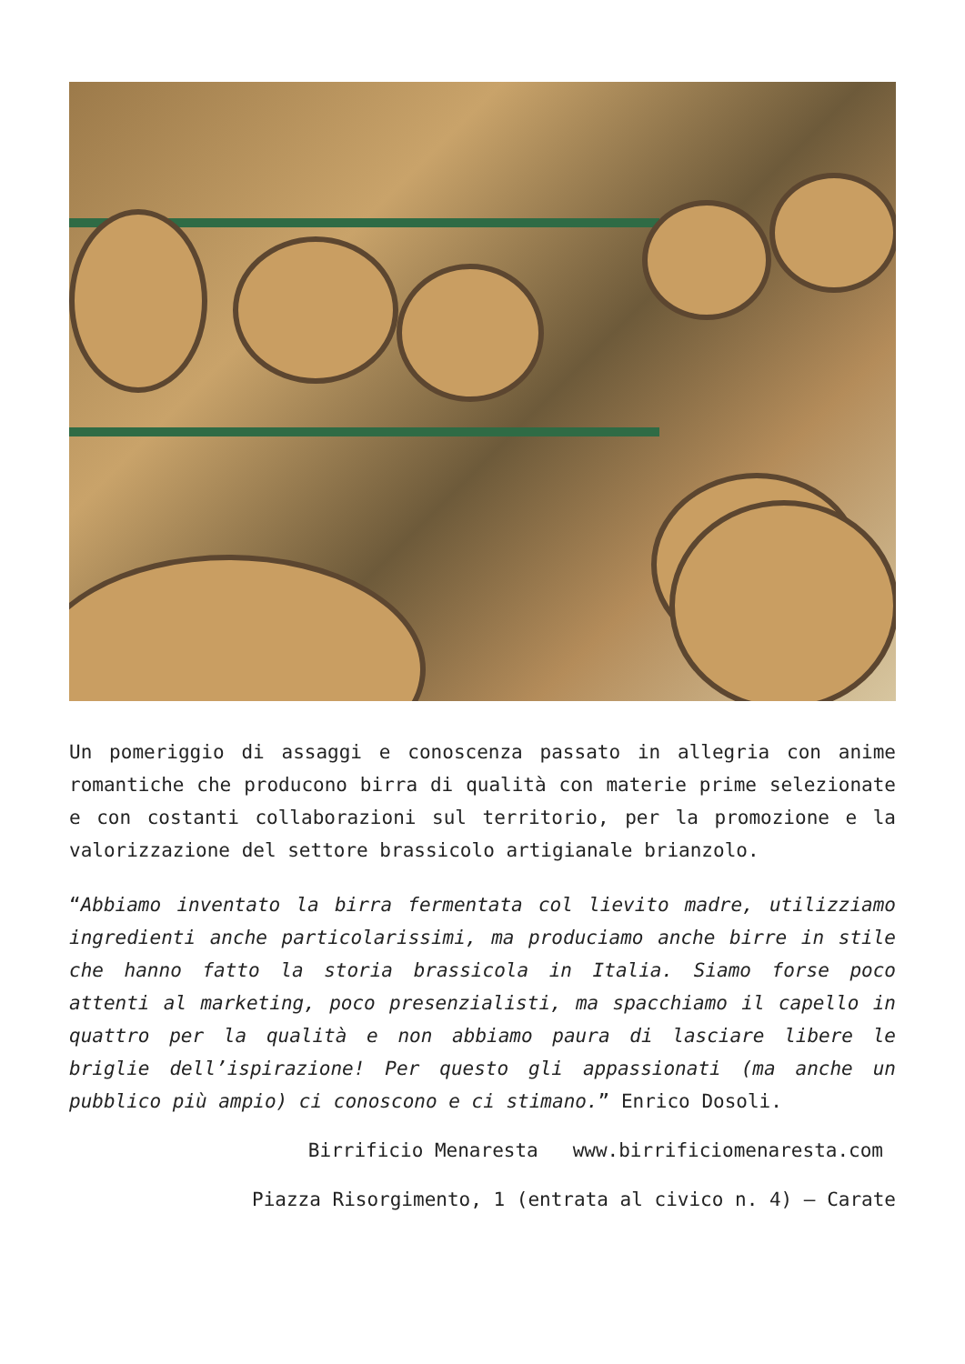Un pomeriggio di assaggi e conoscenza passato in allegria con anime romantiche che producono birra di qualità con materie prime selezionate e con costanti collaborazioni sul territorio, per la promozione e la valorizzazione del settore brassicolo artigianale brianzolo.
“Abbiamo inventato la birra fermentata col lievito madre, utilizziamo ingredienti anche particolarissimi, ma produciamo anche birre in stile che hanno fatto la storia brassicola in Italia. Siamo forse poco attenti al marketing, poco presenzialisti, ma spacchiamo il capello in quattro per la qualità e non abbiamo paura di lasciare libere le briglie dell’ispirazione! Per questo gli appassionati (ma anche un pubblico più ampio) ci conoscono e ci stimano.” Enrico Dosoli.
Birrificio Menaresta www.birrificiomenaresta.com
Piazza Risorgimento, 1 (entrata al civico n. 4) – Carate